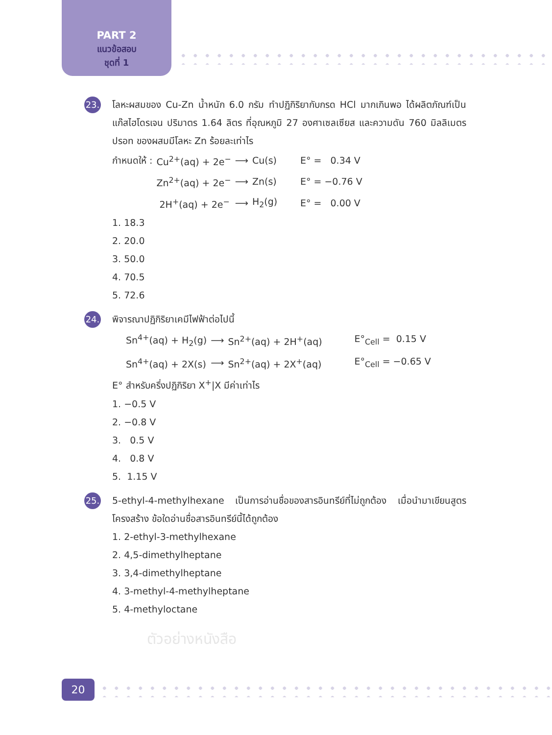PART 2
แนวข้อสอบ
ชุดที่ 1
23.
โลหะผสมของ Cu-Zn น้ำหนัก 6.0 กรัม ทำปฏิกิริยากับกรด HCl มากเกินพอ ได้ผลิตภัณฑ์เป็นแก๊สไฮโดรเจน ปริมาตร 1.64 ลิตร ที่อุณหภูมิ 27 องศาเซลเซียส และความดัน 760 มิลลิเมตรปรอท ของผสมมีโลหะ Zn ร้อยละเท่าไร
| กำหนดให้ : | Cu<sup>2+</sup>(aq) + 2e<sup>−</sup> | ⟶ | Cu(s) | E° = 0.34 V |
| | Zn<sup>2+</sup>(aq) + 2e<sup>−</sup> | ⟶ | Zn(s) | E° = −0.76 V |
| | 2H<sup>+</sup>(aq) + 2e<sup>−</sup> | ⟶ | H<sub>2</sub>(g) | E° = 0.00 V |
1. 18.3
2. 20.0
3. 50.0
4. 70.5
5. 72.6
24.
พิจารณาปฏิกิริยาเคมีไฟฟ้าต่อไปนี้
| Sn<sup>4+</sup>(aq) + H<sub>2</sub>(g) | ⟶ | Sn<sup>2+</sup>(aq) + 2H<sup>+</sup>(aq) | E°<sub>Cell</sub> = 0.15 V |
| Sn<sup>4+</sup>(aq) + 2X(s) | ⟶ | Sn<sup>2+</sup>(aq) + 2X<sup>+</sup>(aq) | E°<sub>Cell</sub> = −0.65 V |
E° สำหรับครึ่งปฏิกิริยา X<sup>+</sup>|X มีค่าเท่าไร
1. −0.5 V
2. −0.8 V
3. 0.5 V
4. 0.8 V
5. 1.15 V
25.
5-ethyl-4-methylhexane เป็นการอ่านชื่อของสารอินทรีย์ที่ไม่ถูกต้อง เมื่อนำมาเขียนสูตรโครงสร้าง ข้อใดอ่านชื่อสารอินทรีย์นี้ได้ถูกต้อง
1. 2-ethyl-3-methylhexane
2. 4,5-dimethylheptane
3. 3,4-dimethylheptane
4. 3-methyl-4-methylheptane
5. 4-methyloctane
ตัวอย่างหนังสือ
20